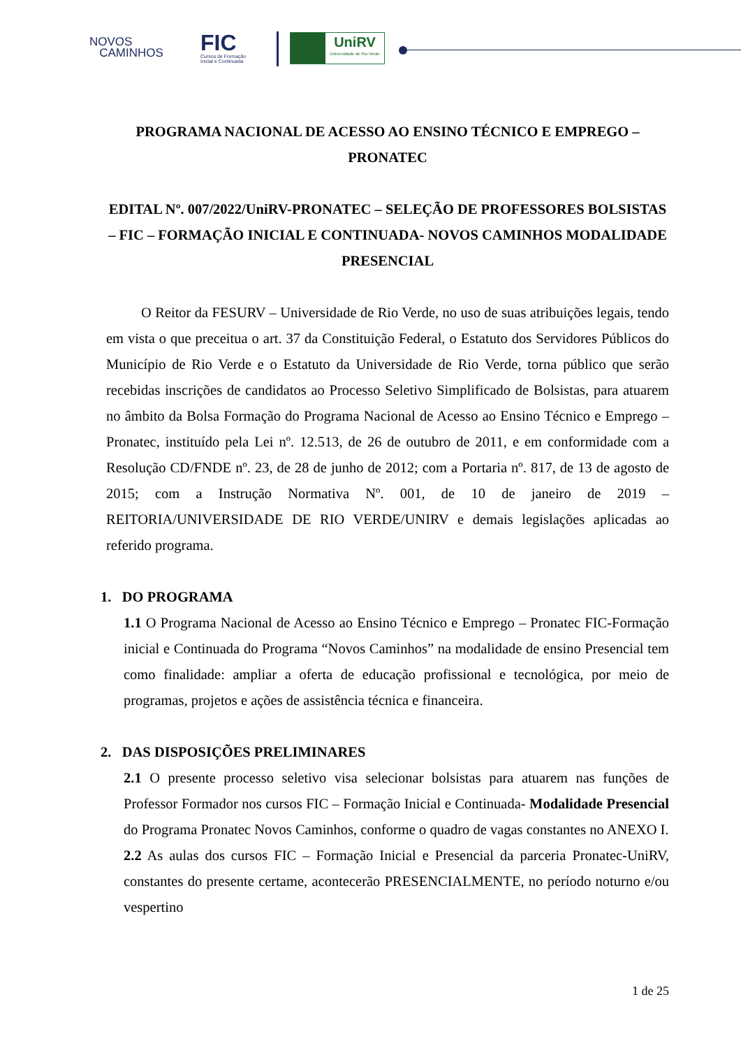NOVOS
CAMINHOS
FIC
Cursos de Formação
Inicial e Continuada
UniRV
Universidade de Rio Verde
PROGRAMA NACIONAL DE ACESSO AO ENSINO TÉCNICO E EMPREGO – PRONATEC
EDITAL Nº. 007/2022/UniRV-PRONATEC – SELEÇÃO DE PROFESSORES BOLSISTAS – FIC – FORMAÇÃO INICIAL E CONTINUADA- NOVOS CAMINHOS MODALIDADE PRESENCIAL
O Reitor da FESURV – Universidade de Rio Verde, no uso de suas atribuições legais, tendo em vista o que preceitua o art. 37 da Constituição Federal, o Estatuto dos Servidores Públicos do Município de Rio Verde e o Estatuto da Universidade de Rio Verde, torna público que serão recebidas inscrições de candidatos ao Processo Seletivo Simplificado de Bolsistas, para atuarem no âmbito da Bolsa Formação do Programa Nacional de Acesso ao Ensino Técnico e Emprego – Pronatec, instituído pela Lei nº. 12.513, de 26 de outubro de 2011, e em conformidade com a Resolução CD/FNDE nº. 23, de 28 de junho de 2012; com a Portaria nº. 817, de 13 de agosto de 2015; com a Instrução Normativa Nº. 001, de 10 de janeiro de 2019 – REITORIA/UNIVERSIDADE DE RIO VERDE/UNIRV e demais legislações aplicadas ao referido programa.
1. DO PROGRAMA
1.1 O Programa Nacional de Acesso ao Ensino Técnico e Emprego – Pronatec FIC-Formação inicial e Continuada do Programa “Novos Caminhos” na modalidade de ensino Presencial tem como finalidade: ampliar a oferta de educação profissional e tecnológica, por meio de programas, projetos e ações de assistência técnica e financeira.
2. DAS DISPOSIÇÕES PRELIMINARES
2.1 O presente processo seletivo visa selecionar bolsistas para atuarem nas funções de Professor Formador nos cursos FIC – Formação Inicial e Continuada- Modalidade Presencial do Programa Pronatec Novos Caminhos, conforme o quadro de vagas constantes no ANEXO I.
2.2 As aulas dos cursos FIC – Formação Inicial e Presencial da parceria Pronatec-UniRV, constantes do presente certame, acontecerão PRESENCIALMENTE, no período noturno e/ou vespertino
1 de 25